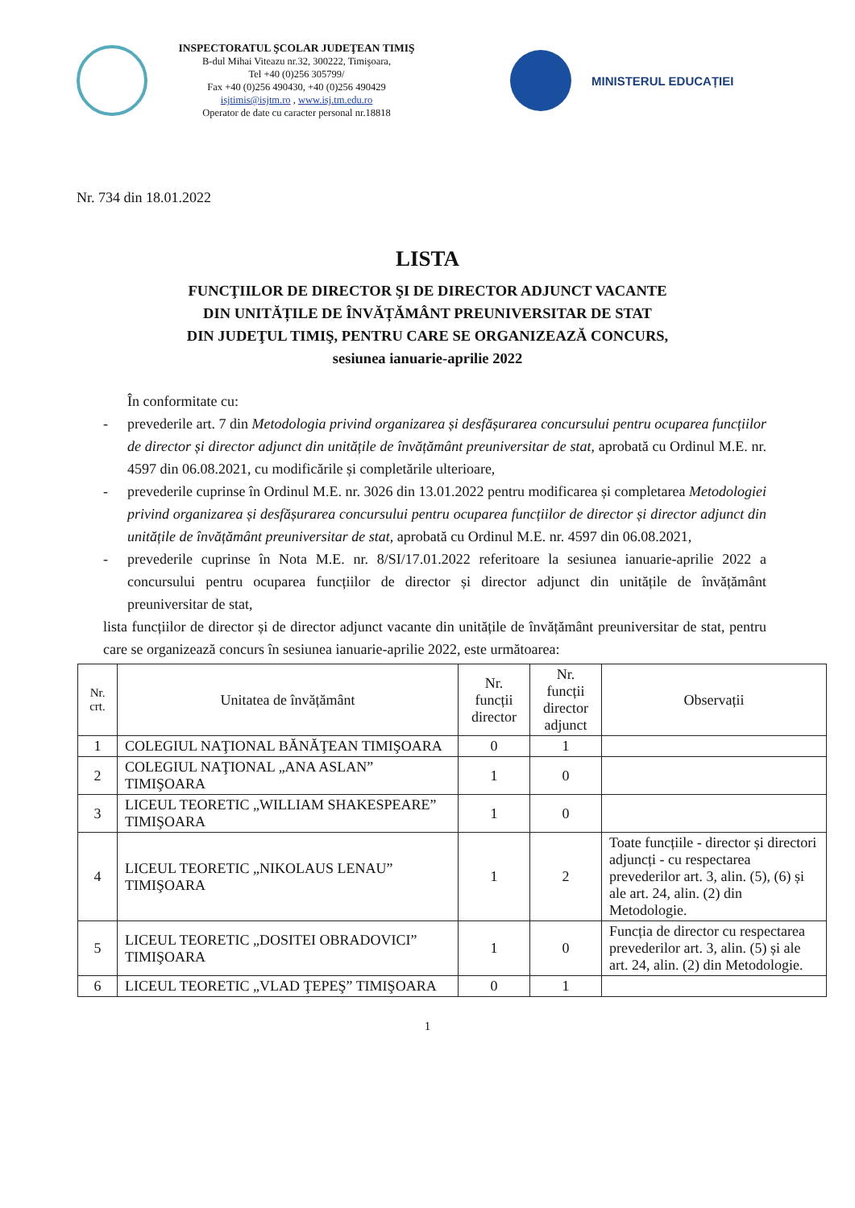INSPECTORATUL ŞCOLAR JUDEŢEAN TIMIŞ
B-dul Mihai Viteazu nr.32, 300222, Timişoara,
Tel +40 (0)256 305799/
Fax +40 (0)256 490430, +40 (0)256 490429
isjtimis@isjtm.ro , www.isj.tm.edu.ro
Operator de date cu caracter personal nr.18818
MINISTERUL EDUCAȚIEI
Nr. 734 din 18.01.2022
LISTA
FUNCŢIILOR DE DIRECTOR ŞI DE DIRECTOR ADJUNCT VACANTE
DIN UNITĂȚILE DE ÎNVĂȚĂMÂNT PREUNIVERSITAR DE STAT
DIN JUDEŢUL TIMIŞ, PENTRU CARE SE ORGANIZEAZĂ CONCURS,
sesiunea ianuarie-aprilie 2022
În conformitate cu:
- prevederile art. 7 din Metodologia privind organizarea și desfășurarea concursului pentru ocuparea funcțiilor de director și director adjunct din unitățile de învățământ preuniversitar de stat, aprobată cu Ordinul M.E. nr. 4597 din 06.08.2021, cu modificările și completările ulterioare,
- prevederile cuprinse în Ordinul M.E. nr. 3026 din 13.01.2022 pentru modificarea și completarea Metodologiei privind organizarea și desfășurarea concursului pentru ocuparea funcțiilor de director și director adjunct din unitățile de învățământ preuniversitar de stat, aprobată cu Ordinul M.E. nr. 4597 din 06.08.2021,
- prevederile cuprinse în Nota M.E. nr. 8/SI/17.01.2022 referitoare la sesiunea ianuarie-aprilie 2022 a concursului pentru ocuparea funcțiilor de director și director adjunct din unitățile de învățământ preuniversitar de stat,
lista funcțiilor de director și de director adjunct vacante din unitățile de învățământ preuniversitar de stat, pentru care se organizează concurs în sesiunea ianuarie-aprilie 2022, este următoarea:
| Nr. crt. | Unitatea de învățământ | Nr. funcții director | Nr. funcții director adjunct | Observații |
| --- | --- | --- | --- | --- |
| 1 | COLEGIUL NAŢIONAL BĂNĂŢEAN TIMIŞOARA | 0 | 1 | |
| 2 | COLEGIUL NAŢIONAL „ANA ASLAN” TIMIŞOARA | 1 | 0 | |
| 3 | LICEUL TEORETIC „WILLIAM SHAKESPEARE” TIMIŞOARA | 1 | 0 | |
| 4 | LICEUL TEORETIC „NIKOLAUS LENAU” TIMIŞOARA | 1 | 2 | Toate funcțiile - director și directori adjuncți - cu respectarea prevederilor art. 3, alin. (5), (6) și ale art. 24, alin. (2) din Metodologie. |
| 5 | LICEUL TEORETIC „DOSITEI OBRADOVICI” TIMIŞOARA | 1 | 0 | Funcția de director cu respectarea prevederilor art. 3, alin. (5) și ale art. 24, alin. (2) din Metodologie. |
| 6 | LICEUL TEORETIC „VLAD ŢEPEŞ” TIMIŞOARA | 0 | 1 | |
1